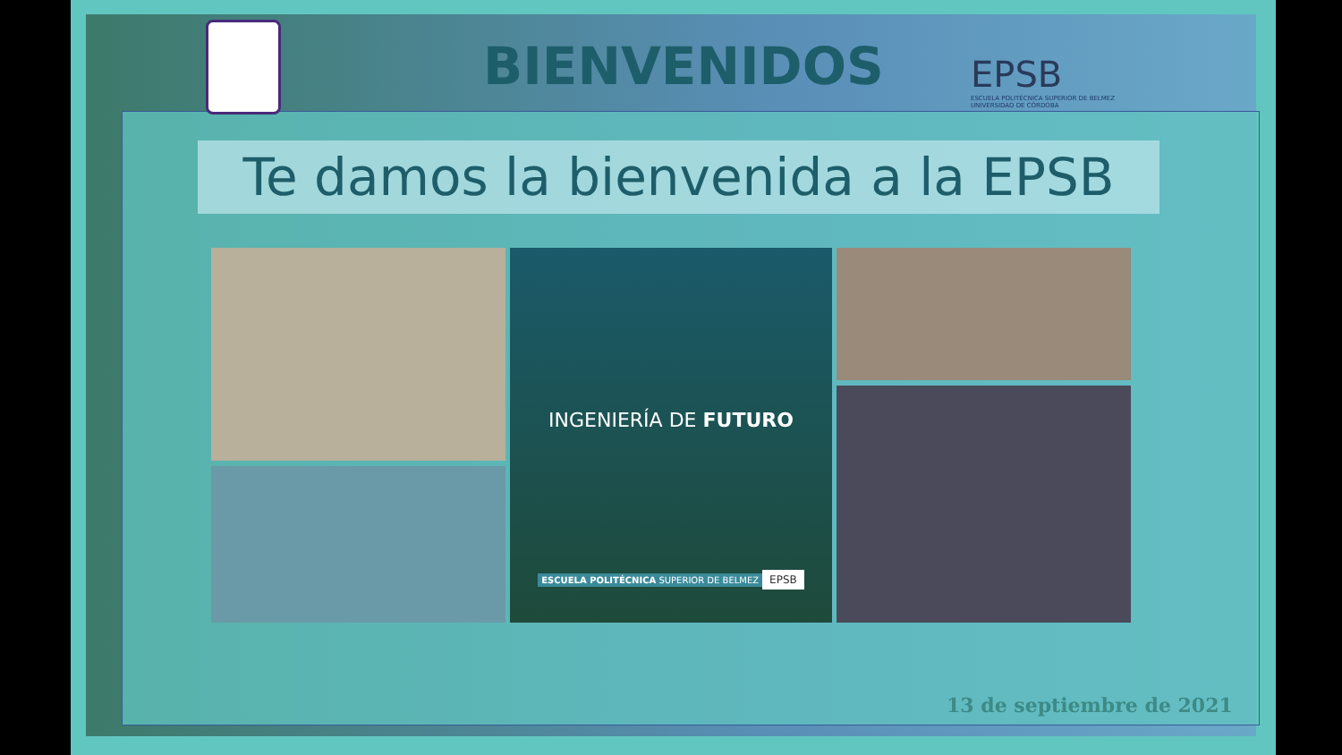BIENVENIDOS
EPSB
ESCUELA POLITÉCNICA SUPERIOR DE BELMEZ
UNIVERSIDAD DE CÓRDOBA
Te damos la bienvenida a la EPSB
INGENIERÍA DE FUTURO
ESCUELA POLITÉCNICA SUPERIOR DE BELMEZ
EPSB
13 de septiembre de 2021